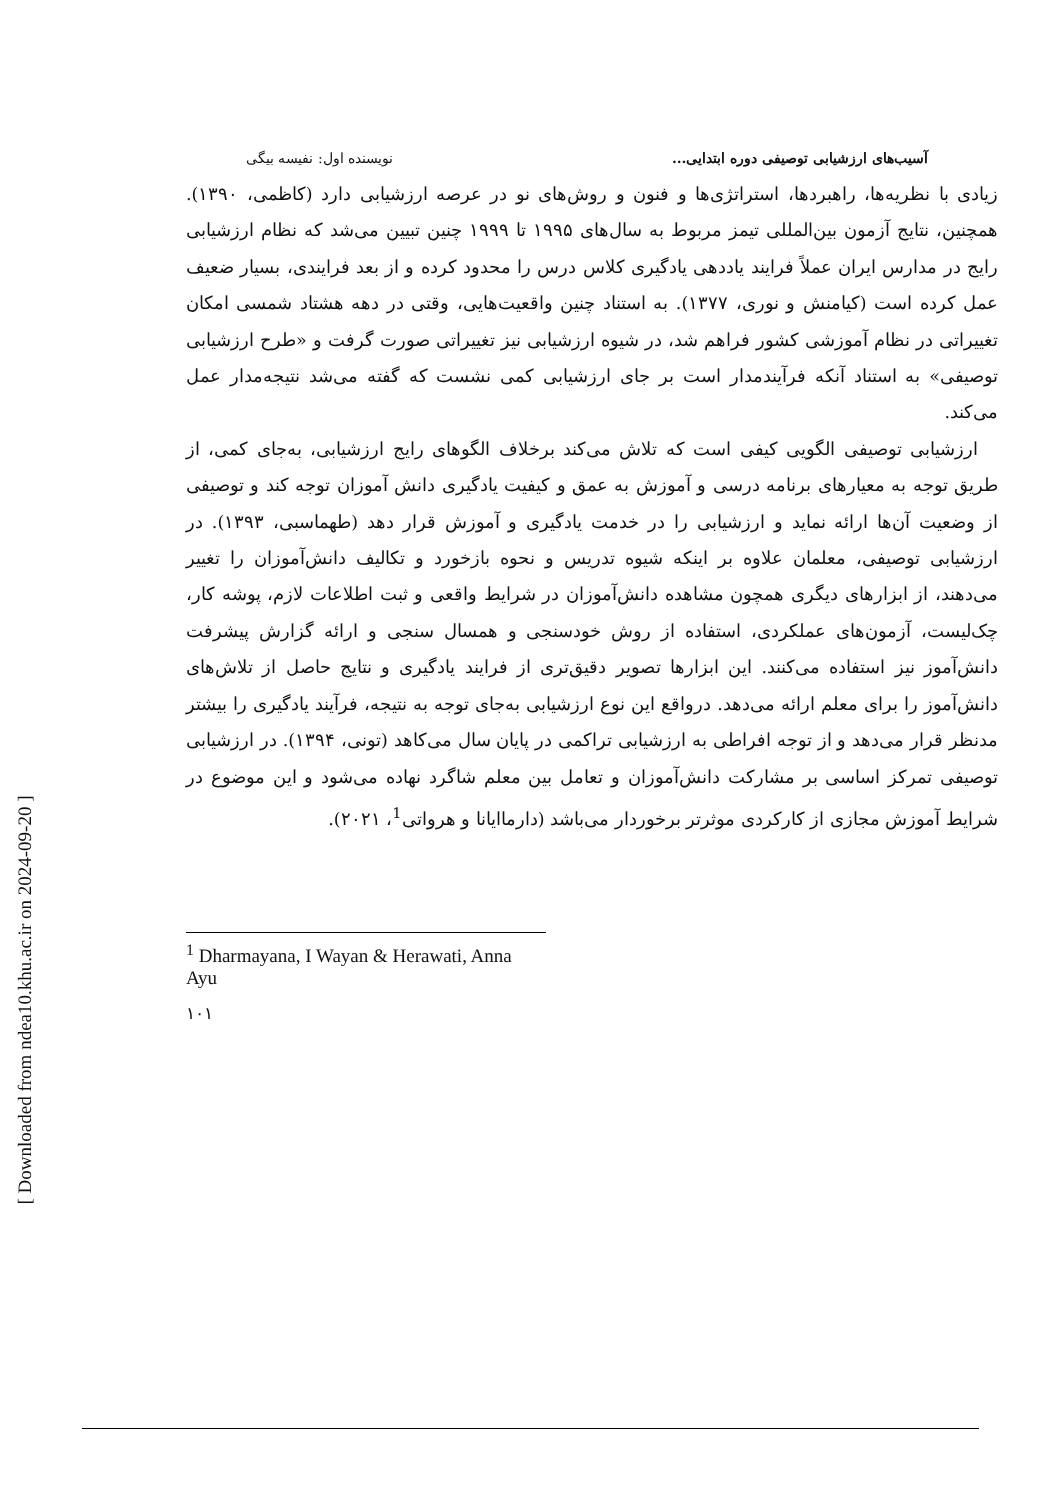[ Downloaded from ndea10.khu.ac.ir on 2024-09-20 ]
آسیب‌های ارزشیابی توصیفی دوره ابتدایی... نویسنده اول: نفیسه بیگی
زیادی با نظریه‌ها، راهبردها، استراتژی‌ها و فنون و روش‌های نو در عرصه ارزشیابی دارد (کاظمی، ۱۳۹۰). همچنین، نتایج آزمون بین‌المللی تیمز مربوط به سال‌های ۱۹۹۵ تا ۱۹۹۹ چنین تبیین می‌شد که نظام ارزشیابی رایج در مدارس ایران عملاً فرایند یاددهی یادگیری کلاس درس را محدود کرده و از بعد فرایندی، بسیار ضعیف عمل کرده است (کیامنش و نوری، ۱۳۷۷). به استناد چنین واقعیت‌هایی، وقتی در دهه هشتاد شمسی امکان تغییراتی در نظام آموزشی کشور فراهم شد، در شیوه ارزشیابی نیز تغییراتی صورت گرفت و «طرح ارزشیابی توصیفی» به استناد آنکه فرآیندمدار است بر جای ارزشیابی کمی نشست که گفته می‌شد نتیجه‌مدار عمل می‌کند.
ارزشیابی توصیفی الگویی کیفی است که تلاش می‌کند برخلاف الگوهای رایج ارزشیابی، به‌جای کمی، از طریق توجه به معیارهای برنامه درسی و آموزش به عمق و کیفیت یادگیری دانش آموزان توجه کند و توصیفی از وضعیت آن‌ها ارائه نماید و ارزشیابی را در خدمت یادگیری و آموزش قرار دهد (طهماسبی، ۱۳۹۳). در ارزشیابی توصیفی، معلمان علاوه بر اینکه شیوه تدریس و نحوه بازخورد و تکالیف دانش‌آموزان را تغییر می‌دهند، از ابزارهای دیگری همچون مشاهده دانش‌آموزان در شرایط واقعی و ثبت اطلاعات لازم، پوشه کار، چک‌لیست، آزمون‌های عملکردی، استفاده از روش خودسنجی و همسال سنجی و ارائه گزارش پیشرفت دانش‌آموز نیز استفاده می‌کنند. این ابزارها تصویر دقیق‌تری از فرایند یادگیری و نتایج حاصل از تلاش‌های دانش‌آموز را برای معلم ارائه می‌دهد. درواقع این نوع ارزشیابی به‌جای توجه به نتیجه، فرآیند یادگیری را بیشتر مدنظر قرار می‌دهد و از توجه افراطی به ارزشیابی تراکمی در پایان سال می‌کاهد (تونی، ۱۳۹۴). در ارزشیابی توصیفی تمرکز اساسی بر مشارکت دانش‌آموزان و تعامل بین معلم شاگرد نهاده می‌شود و این موضوع در شرایط آموزش مجازی از کارکردی موثرتر برخوردار می‌باشد (دارماایانا و هرواتی<sup>1</sup>، ۲۰۲۱).
<sup>1</sup> Dharmayana, I Wayan & Herawati, Anna Ayu
۱۰۱